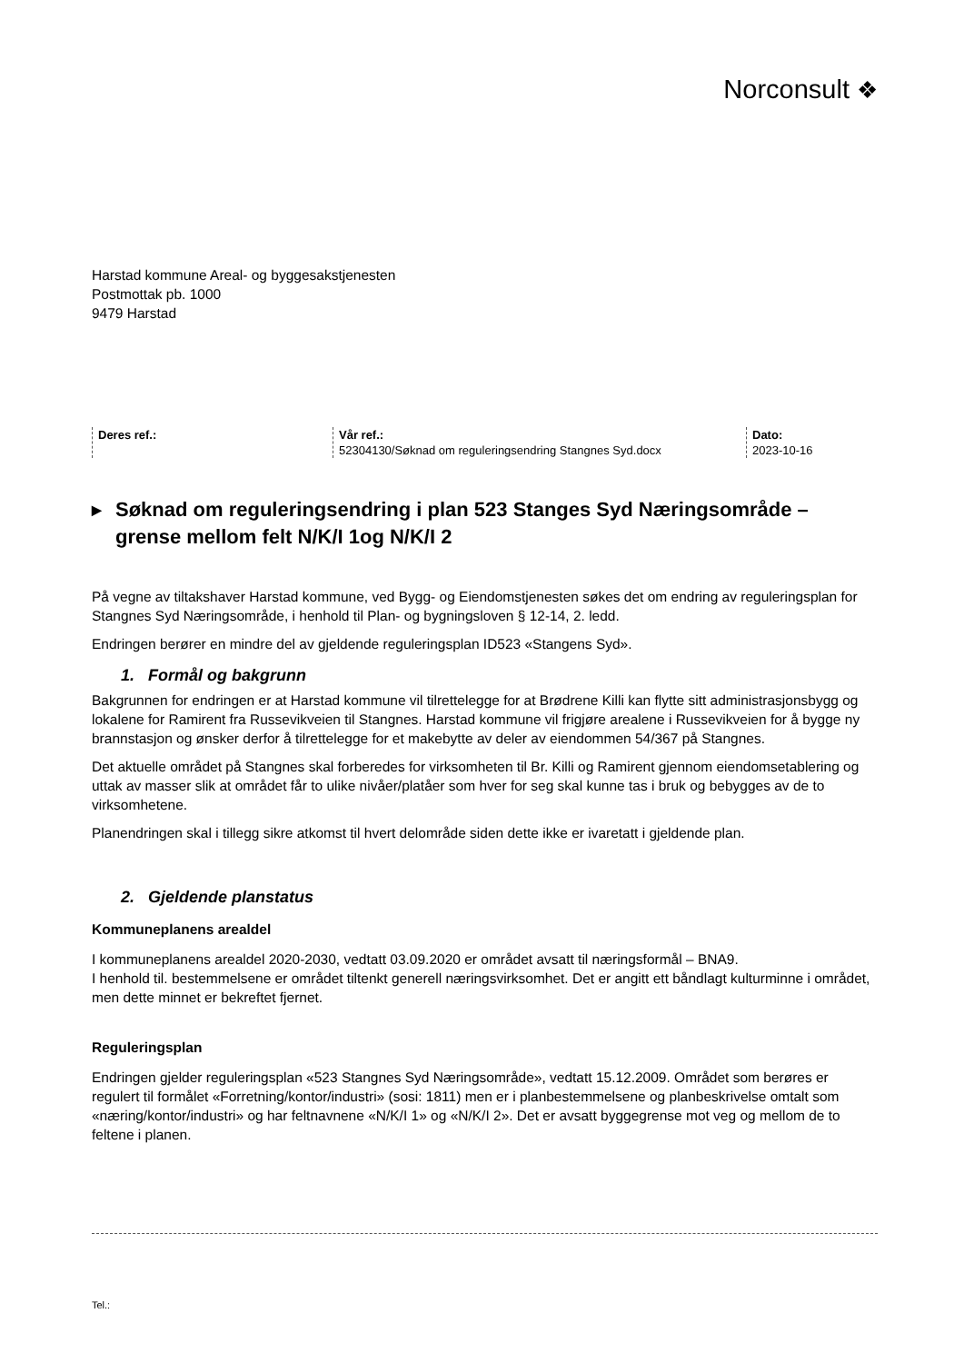Norconsult ❖
Harstad kommune Areal- og byggesakstjenesten
Postmottak pb. 1000
9479 Harstad
Deres ref.:
Vår ref.:
52304130/Søknad om reguleringsendring Stangnes Syd.docx
Dato:
2023-10-16
▶ Søknad om reguleringsendring i plan 523 Stanges Syd Næringsområde – grense mellom felt N/K/I 1og N/K/I 2
På vegne av tiltakshaver Harstad kommune, ved Bygg- og Eiendomstjenesten søkes det om endring av reguleringsplan for Stangnes Syd Næringsområde, i henhold til Plan- og bygningsloven § 12-14, 2. ledd.
Endringen berører en mindre del av gjeldende reguleringsplan ID523 «Stangens Syd».
1. Formål og bakgrunn
Bakgrunnen for endringen er at Harstad kommune vil tilrettelegge for at Brødrene Killi kan flytte sitt administrasjonsbygg og lokalene for Ramirent fra Russevikveien til Stangnes. Harstad kommune vil frigjøre arealene i Russevikveien for å bygge ny brannstasjon og ønsker derfor å tilrettelegge for et makebytte av deler av eiendommen 54/367 på Stangnes.
Det aktuelle området på Stangnes skal forberedes for virksomheten til Br. Killi og Ramirent gjennom eiendomsetablering og uttak av masser slik at området får to ulike nivåer/platåer som hver for seg skal kunne tas i bruk og bebygges av de to virksomhetene.
Planendringen skal i tillegg sikre atkomst til hvert delområde siden dette ikke er ivaretatt i gjeldende plan.
2. Gjeldende planstatus
Kommuneplanens arealdel
I kommuneplanens arealdel 2020-2030, vedtatt 03.09.2020 er området avsatt til næringsformål – BNA9.
I henhold til. bestemmelsene er området tiltenkt generell næringsvirksomhet. Det er angitt ett båndlagt kulturminne i området, men dette minnet er bekreftet fjernet.
Reguleringsplan
Endringen gjelder reguleringsplan «523 Stangnes Syd Næringsområde», vedtatt 15.12.2009. Området som berøres er regulert til formålet «Forretning/kontor/industri» (sosi: 1811) men er i planbestemmelsene og planbeskrivelse omtalt som «næring/kontor/industri» og har feltnavnene «N/K/I 1» og «N/K/I 2». Det er avsatt byggegrense mot veg og mellom de to feltene i planen.
Tel.: